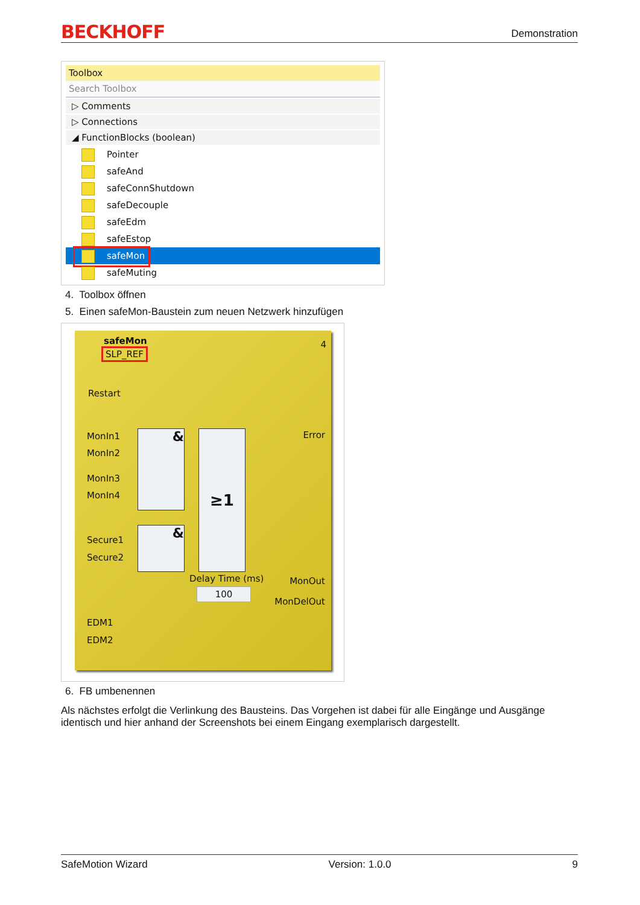BECKHOFF
Demonstration
Toolbox
Search Toolbox
▷ Comments
▷ Connections
◢ FunctionBlocks (boolean)
Pointer
safeAnd
safeConnShutdown
safeDecouple
safeEdm
safeEstop
safeMon
safeMuting
4. Toolbox öffnen
5. Einen safeMon-Baustein zum neuen Netzwerk hinzufügen
safeMon
SLP_REF
4
Restart
MonIn1
MonIn2
MonIn3
MonIn4
Secure1
Secure2
EDM1
EDM2
Error &
&
≥1
Delay Time (ms)
100
MonOut
MonDelOut
6. FB umbenennen
Als nächstes erfolgt die Verlinkung des Bausteins. Das Vorgehen ist dabei für alle Eingänge und Ausgänge identisch und hier anhand der Screenshots bei einem Eingang exemplarisch dargestellt.
SafeMotion Wizard Version: 1.0.0 9